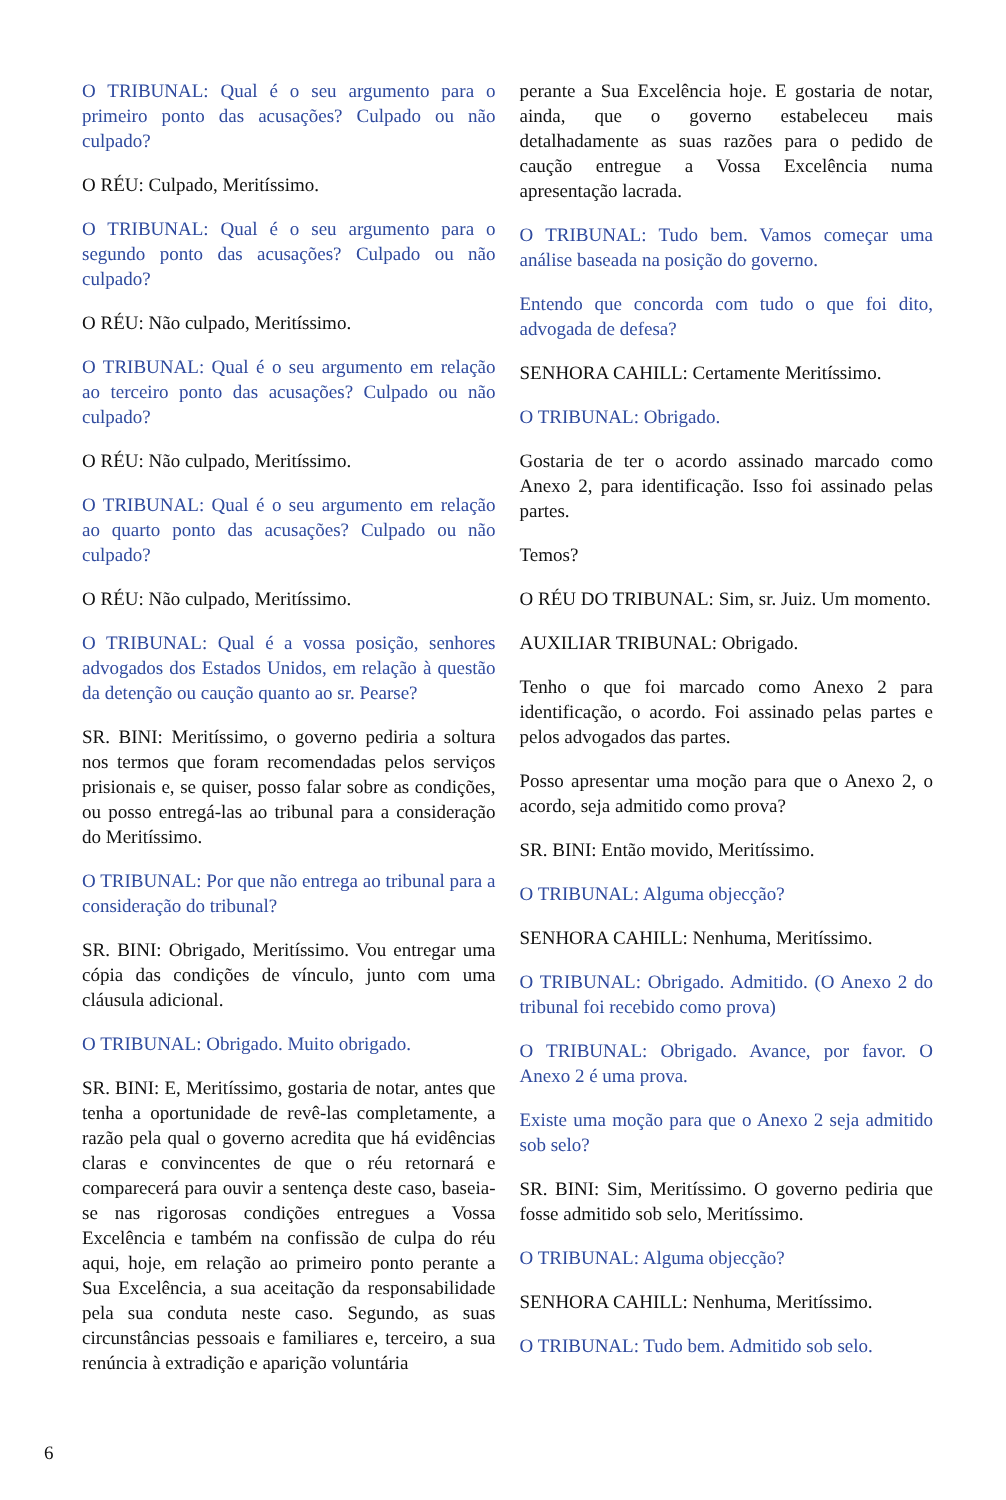O TRIBUNAL: Qual é o seu argumento para o primeiro ponto das acusações? Culpado ou não culpado?
O RÉU: Culpado, Meritíssimo.
O TRIBUNAL: Qual é o seu argumento para o segundo ponto das acusações? Culpado ou não culpado?
O RÉU: Não culpado, Meritíssimo.
O TRIBUNAL: Qual é o seu argumento em relação ao terceiro ponto das acusações? Culpado ou não culpado?
O RÉU: Não culpado, Meritíssimo.
O TRIBUNAL: Qual é o seu argumento em relação ao quarto ponto das acusações? Culpado ou não culpado?
O RÉU: Não culpado, Meritíssimo.
O TRIBUNAL: Qual é a vossa posição, senhores advogados dos Estados Unidos, em relação à questão da detenção ou caução quanto ao sr. Pearse?
SR. BINI: Meritíssimo, o governo pediria a soltura nos termos que foram recomendadas pelos serviços prisionais e, se quiser, posso falar sobre as condições, ou posso entregá-las ao tribunal para a consideração do Meritíssimo.
O TRIBUNAL: Por que não entrega ao tribunal para a consideração do tribunal?
SR. BINI: Obrigado, Meritíssimo. Vou entregar uma cópia das condições de vínculo, junto com uma cláusula adicional.
O TRIBUNAL: Obrigado. Muito obrigado.
SR. BINI: E, Meritíssimo, gostaria de notar, antes que tenha a oportunidade de revê-las completamente, a razão pela qual o governo acredita que há evidências claras e convincentes de que o réu retornará e comparecerá para ouvir a sentença deste caso, baseia-se nas rigorosas condições entregues a Vossa Excelência e também na confissão de culpa do réu aqui, hoje, em relação ao primeiro ponto perante a Sua Excelência, a sua aceitação da responsabilidade pela sua conduta neste caso. Segundo, as suas circunstâncias pessoais e familiares e, terceiro, a sua renúncia à extradição e aparição voluntária
perante a Sua Excelência hoje. E gostaria de notar, ainda, que o governo estabeleceu mais detalhadamente as suas razões para o pedido de caução entregue a Vossa Excelência numa apresentação lacrada.
O TRIBUNAL: Tudo bem. Vamos começar uma análise baseada na posição do governo.
Entendo que concorda com tudo o que foi dito, advogada de defesa?
SENHORA CAHILL: Certamente Meritíssimo.
O TRIBUNAL: Obrigado.
Gostaria de ter o acordo assinado marcado como Anexo 2, para identificação. Isso foi assinado pelas partes.
Temos?
O RÉU DO TRIBUNAL: Sim, sr. Juiz. Um momento.
AUXILIAR TRIBUNAL: Obrigado.
Tenho o que foi marcado como Anexo 2 para identificação, o acordo. Foi assinado pelas partes e pelos advogados das partes.
Posso apresentar uma moção para que o Anexo 2, o acordo, seja admitido como prova?
SR. BINI: Então movido, Meritíssimo.
O TRIBUNAL: Alguma objecção?
SENHORA CAHILL: Nenhuma, Meritíssimo.
O TRIBUNAL: Obrigado. Admitido. (O Anexo 2 do tribunal foi recebido como prova)
O TRIBUNAL: Obrigado. Avance, por favor. O Anexo 2 é uma prova.
Existe uma moção para que o Anexo 2 seja admitido sob selo?
SR. BINI: Sim, Meritíssimo. O governo pediria que fosse admitido sob selo, Meritíssimo.
O TRIBUNAL: Alguma objecção?
SENHORA CAHILL: Nenhuma, Meritíssimo.
O TRIBUNAL: Tudo bem. Admitido sob selo.
6